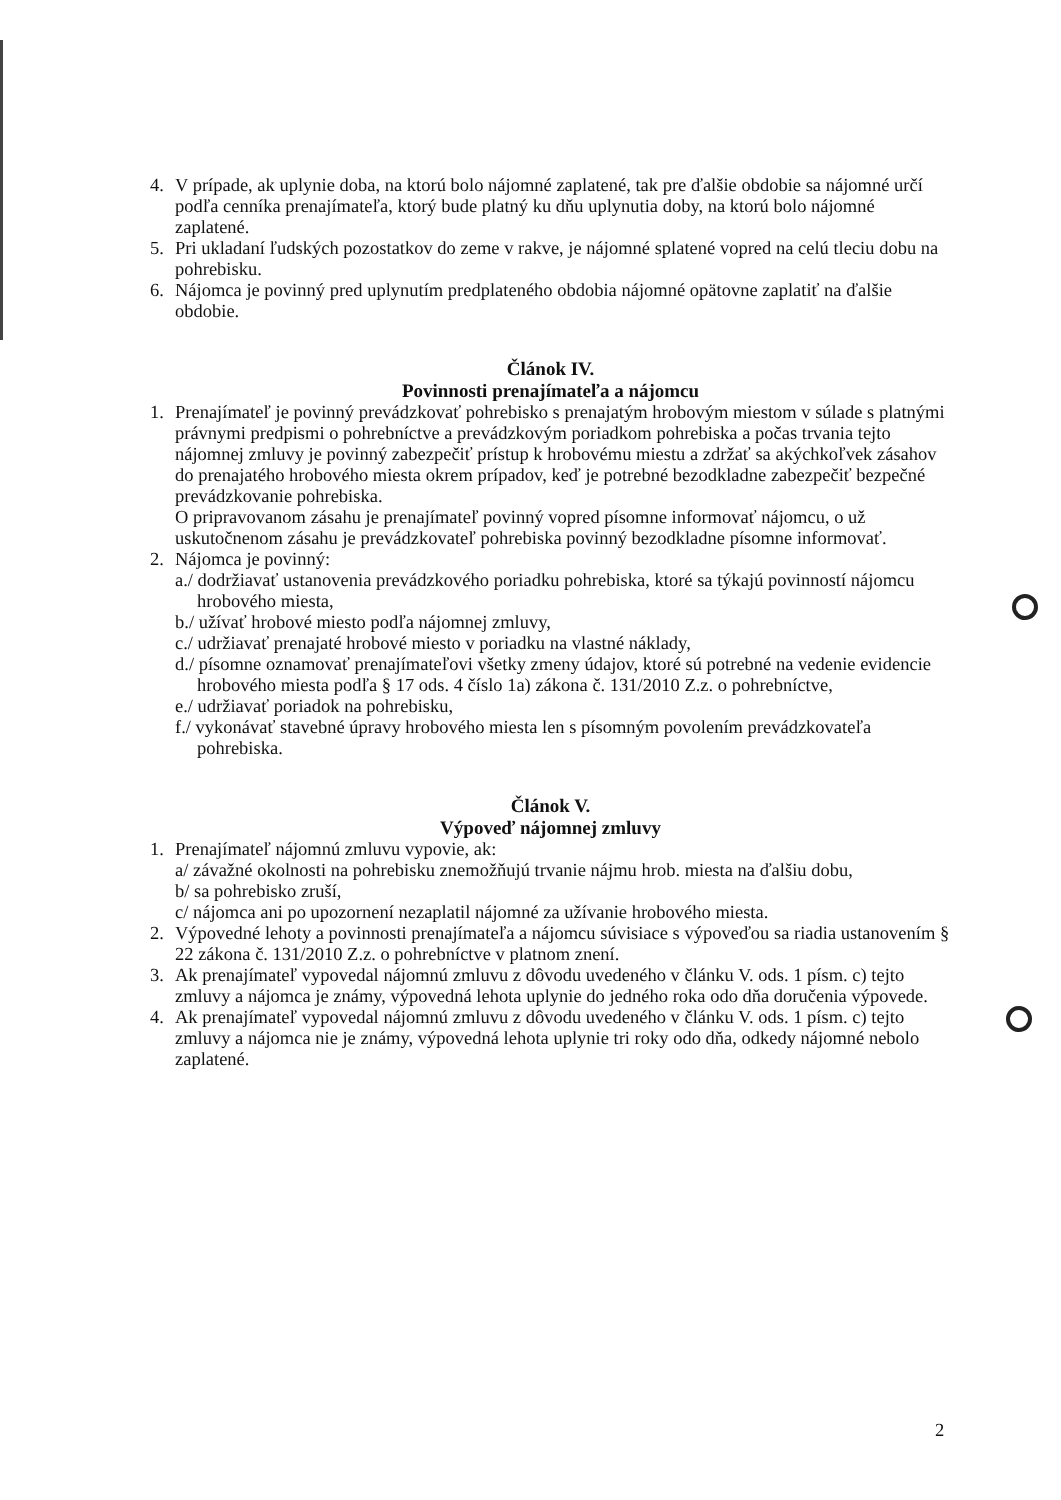4. V prípade, ak uplynie doba, na ktorú bolo nájomné zaplatené, tak pre ďalšie obdobie sa nájomné určí podľa cenníka prenajímateľa, ktorý bude platný ku dňu uplynutia doby, na ktorú bolo nájomné zaplatené.
5. Pri ukladaní ľudských pozostatkov do zeme v rakve, je nájomné splatené vopred na celú tleciu dobu na pohrebisku.
6. Nájomca je povinný pred uplynutím predplateného obdobia nájomné opätovne zaplatiť na ďalšie obdobie.
Článok IV.
Povinnosti prenajímateľa a nájomcu
1. Prenajímateľ je povinný prevádzkovať pohrebisko s prenajatým hrobovým miestom v súlade s platnými právnymi predpismi o pohrebníctve a prevádzkovým poriadkom pohrebiska a počas trvania tejto nájomnej zmluvy je povinný zabezpečiť prístup k hrobovému miestu a zdržať sa akýchkoľvek zásahov do prenajatého hrobového miesta okrem prípadov, keď je potrebné bezodkladne zabezpečiť bezpečné prevádzkovanie pohrebiska.
O pripravovanom zásahu je prenajímateľ povinný vopred písomne informovať nájomcu, o už uskutočnenom zásahu je prevádzkovateľ pohrebiska povinný bezodkladne písomne informovať.
2. Nájomca je povinný:
a./ dodržiavať ustanovenia prevádzkového poriadku pohrebiska, ktoré sa týkajú povinností nájomcu hrobového miesta,
b./ užívať hrobové miesto podľa nájomnej zmluvy,
c./ udržiavať prenajaté hrobové miesto v poriadku na vlastné náklady,
d./ písomne oznamovať prenajímateľovi všetky zmeny údajov, ktoré sú potrebné na vedenie evidencie hrobového miesta podľa § 17 ods. 4 číslo 1a) zákona č. 131/2010 Z.z. o pohrebníctve,
e./ udržiavať poriadok na pohrebisku,
f./ vykonávať stavebné úpravy hrobového miesta len s písomným povolením prevádzkovateľa pohrebiska.
Článok V.
Výpoveď nájomnej zmluvy
1. Prenajímateľ nájomnú zmluvu vypovie, ak:
a/ závažné okolnosti na pohrebisku znemožňujú trvanie nájmu hrob. miesta na ďalšiu dobu,
b/ sa pohrebisko zruší,
c/ nájomca ani po upozornení nezaplatil nájomné za užívanie hrobového miesta.
2. Výpovedné lehoty a povinnosti prenajímateľa a nájomcu súvisiace s výpoveďou sa riadia ustanovením § 22 zákona č. 131/2010 Z.z. o pohrebníctve v platnom znení.
3. Ak prenajímateľ vypovedal nájomnú zmluvu z dôvodu uvedeného v článku V. ods. 1 písm. c) tejto zmluvy a nájomca je známy, výpovedná lehota uplynie do jedného roka odo dňa doručenia výpovede.
4. Ak prenajímateľ vypovedal nájomnú zmluvu z dôvodu uvedeného v článku V. ods. 1 písm. c) tejto zmluvy a nájomca nie je známy, výpovedná lehota uplynie tri roky odo dňa, odkedy nájomné nebolo zaplatené.
2